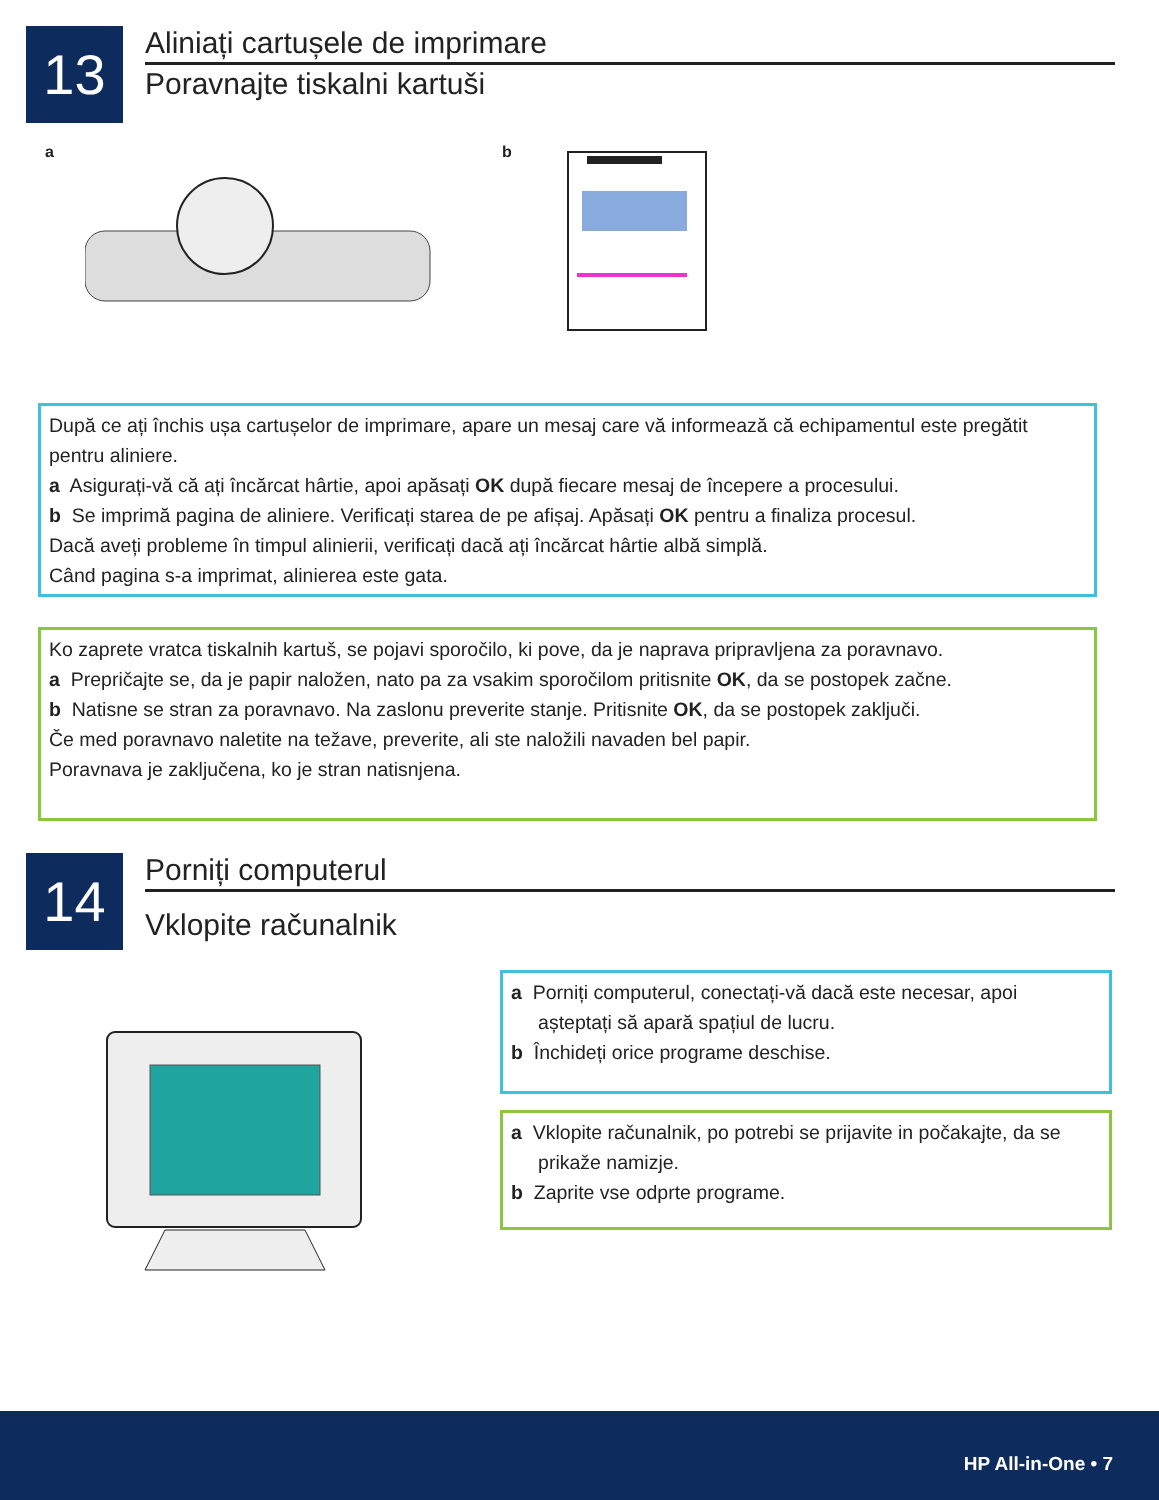13
Aliniați cartușele de imprimare
Poravnajte tiskalni kartuši
a b
După ce ați închis ușa cartușelor de imprimare, apare un mesaj care vă informează că echipamentul este pregătit pentru aliniere.
a Asigurați-vă că ați încărcat hârtie, apoi apăsați OK după fiecare mesaj de începere a procesului.
b Se imprimă pagina de aliniere. Verificați starea de pe afișaj. Apăsați OK pentru a finaliza procesul.
Dacă aveți probleme în timpul alinierii, verificați dacă ați încărcat hârtie albă simplă.
Când pagina s-a imprimat, alinierea este gata.
Ko zaprete vratca tiskalnih kartuš, se pojavi sporočilo, ki pove, da je naprava pripravljena za poravnavo.
a Prepričajte se, da je papir naložen, nato pa za vsakim sporočilom pritisnite OK, da se postopek začne.
b Natisne se stran za poravnavo. Na zaslonu preverite stanje. Pritisnite OK, da se postopek zaključi.
Če med poravnavo naletite na težave, preverite, ali ste naložili navaden bel papir.
Poravnava je zaključena, ko je stran natisnjena.
14
Porniți computerul
Vklopite računalnik
a Porniți computerul, conectați-vă dacă este necesar, apoi
așteptați să apară spațiul de lucru.
b Închideți orice programe deschise.
a Vklopite računalnik, po potrebi se prijavite in počakajte, da se
prikaže namizje.
b Zaprite vse odprte programe.
HP All-in-One • 7